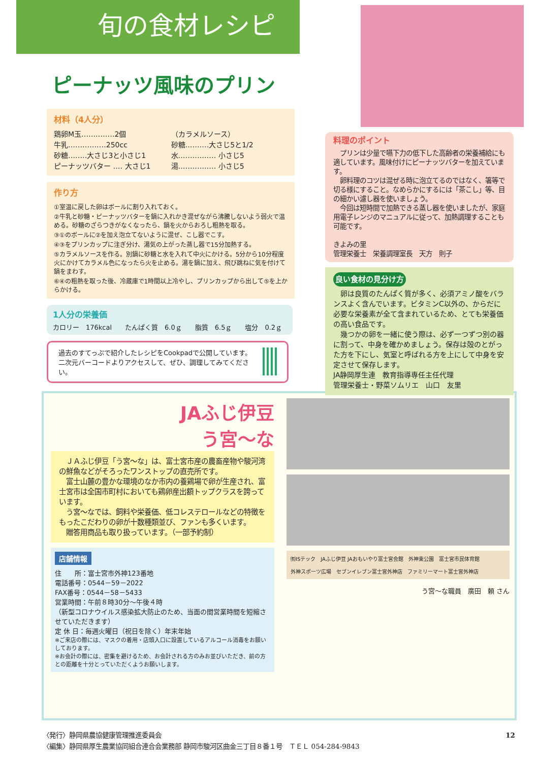旬の食材レシピ
ピーナッツ風味のプリン
材料（4人分）
鶏卵M玉‥‥‥‥‥‥‥2個
牛乳‥‥‥‥‥‥‥‥250cc
砂糖‥‥‥‥大さじ3と小さじ1
ピーナッツバター ‥‥ 大さじ1
（カラメルソース）
砂糖‥‥‥‥‥大さじ5と1/2
水‥‥‥‥‥‥‥‥ 小さじ5
湯‥‥‥‥‥‥‥‥ 小さじ5
作り方
①室温に戻した卵はボールに割り入れておく。
②牛乳と砂糖・ピーナッツバターを鍋に入れかき混ぜながら沸騰しないよう弱火で温める。砂糖のざらつきがなくなったら、鍋を火からおろし粗熱を取る。
③①のボールに②を加え泡立てないように混ぜ、こし器でこす。
④③をプリンカップに注ぎ分け、湯気の上がった蒸し器で15分加熱する。
⑤カラメルソースを作る。別鍋に砂糖と水を入れて中火にかける。5分から10分程度火にかけてカラメル色になったら火を止める。湯を鍋に加え、飛び跳ねに気を付けて鍋をまわす。
⑥④の粗熱を取った後、冷蔵庫で1時間以上冷やし、プリンカップから出して⑤を上からかける。
1人分の栄養価
カロリー　176kcal　　たんぱく質　6.0ｇ　　脂質　6.5ｇ　　塩分　0.2ｇ
過去のすてっぷで紹介したレシピをCookpadで公開しています。二次元バーコードよりアクセスして、ぜひ、調理してみてください。
料理のポイント
　プリンは少量で嚥下力の低下した高齢者の栄養補給にも適しています。風味付けにピーナッツバターを加えています。
　卵料理のコツは混ぜる時に泡立てるのではなく、箸等で切る様にすること。なめらかにするには「茶こし」等、目の細かい濾し器を使いましょう。
　今回は短時間で加熱できる蒸し器を使いましたが、家庭用電子レンジのマニュアルに従って、加熱調理することも可能です。
きよみの里
管理栄養士　栄養調理室長　天方　則子
良い食材の見分け方
　卵は良質のたんぱく質が多く、必須アミノ酸をバランスよく含んでいます。ビタミンC以外の、からだに必要な栄養素が全て含まれているため、とても栄養価の高い食品です。
　幾つかの卵を一緒に使う際は、必ず一つずつ別の器に割って、中身を確かめましょう。保存は殻のとがった方を下にし、気室と呼ばれる方を上にして中身を安定させて保存します。
JA静岡厚生連　教育指導専任主任代理
管理栄養士・野菜ソムリエ　山口　友里
JAふじ伊豆
う宮～な
　ＪＡふじ伊豆「う宮～な」は、富士宮市産の農畜産物や駿河湾の鮮魚などがそろったワンストップの直売所です。
　富士山麓の豊かな環境のなか市内の養鶏場で卵が生産され、富士宮市は全国市町村においても鶏卵産出額トップクラスを誇っています。
　う宮～なでは、飼料や栄養価、低コレステロールなどの特徴をもったこだわりの卵が十数種類並び、ファンも多くいます。
　贈答用商品も取り扱っています。（一部予約制）
店舗情報
住　　所：富士宮市外神123番地
電話番号：0544－59－2022
FAX番号：0544－58－5433
営業時間：午前８時30分～午後４時
（新型コロナウイルス感染拡大防止のため、当面の間営業時間を短縮させていただきます）
定 休 日：毎週火曜日（祝日を除く）年末年始
※ご来店の際には、マスクの着用・店頭入口に設置しているアルコール消毒をお願いしております。
※お会計の際には、密集を避けるため、お会計される方のみお並びいただき、前の方との距離を十分とっていただくようお願いします。
㈲ISテック JAふじ伊豆 JAおもいやり富士宮会館 外神東公園 富士宮市民体育館 外神スポーツ広場 セブンイレブン富士宮外神店 ファミリーマート富士宮外神店
う宮～な職員　廣田　頼 さん
〈発行〉静岡県農協健康管理推進委員会
〈編集〉静岡県厚生農業協同組合連合会業務部 静岡市駿河区曲金三丁目８番１号　ＴＥＬ 054-284-9843
12